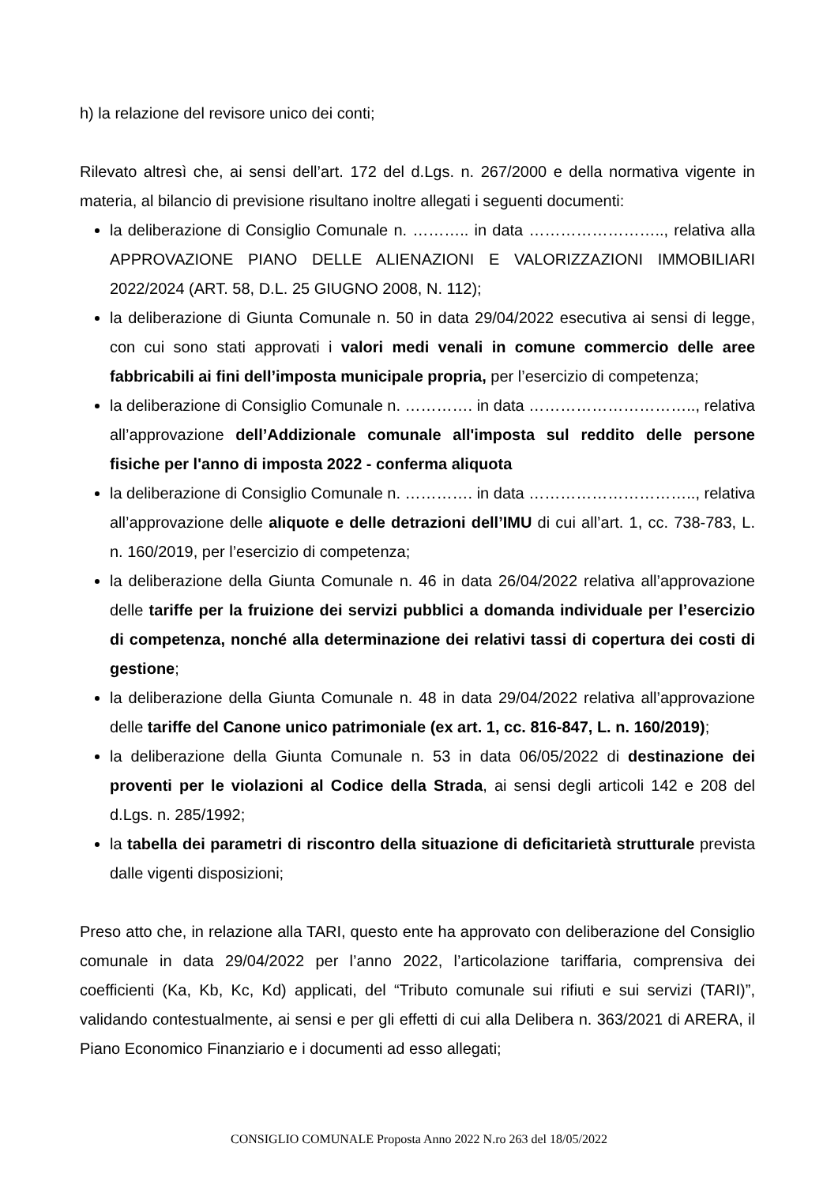h) la relazione del revisore unico dei conti;
Rilevato altresì che, ai sensi dell’art. 172 del d.Lgs. n. 267/2000 e della normativa vigente in materia, al bilancio di previsione risultano inoltre allegati i seguenti documenti:
la deliberazione di Consiglio Comunale n. ……….. in data …………………….., relativa alla APPROVAZIONE PIANO DELLE ALIENAZIONI E VALORIZZAZIONI IMMOBILIARI 2022/2024 (ART. 58, D.L. 25 GIUGNO 2008, N. 112);
la deliberazione di Giunta Comunale n. 50 in data 29/04/2022 esecutiva ai sensi di legge, con cui sono stati approvati i valori medi venali in comune commercio delle aree fabbricabili ai fini dell’imposta municipale propria, per l’esercizio di competenza;
la deliberazione di Consiglio Comunale n. …………. in data ………………………….., relativa all’approvazione dell’Addizionale comunale all'imposta sul reddito delle persone fisiche per l'anno di imposta 2022 - conferma aliquota
la deliberazione di Consiglio Comunale n. …………. in data ………………………….., relativa all’approvazione delle aliquote e delle detrazioni dell’IMU di cui all’art. 1, cc. 738-783, L. n. 160/2019, per l’esercizio di competenza;
la deliberazione della Giunta Comunale n. 46 in data 26/04/2022 relativa all’approvazione delle tariffe per la fruizione dei servizi pubblici a domanda individuale per l’esercizio di competenza, nonché alla determinazione dei relativi tassi di copertura dei costi di gestione;
la deliberazione della Giunta Comunale n. 48 in data 29/04/2022 relativa all’approvazione delle tariffe del Canone unico patrimoniale (ex art. 1, cc. 816-847, L. n. 160/2019);
la deliberazione della Giunta Comunale n. 53 in data 06/05/2022 di destinazione dei proventi per le violazioni al Codice della Strada, ai sensi degli articoli 142 e 208 del d.Lgs. n. 285/1992;
la tabella dei parametri di riscontro della situazione di deficitarietà strutturale prevista dalle vigenti disposizioni;
Preso atto che, in relazione alla TARI, questo ente ha approvato con deliberazione del Consiglio comunale in data 29/04/2022 per l’anno 2022, l’articolazione tariffaria, comprensiva dei coefficienti (Ka, Kb, Kc, Kd) applicati, del “Tributo comunale sui rifiuti e sui servizi (TARI)”, validando contestualmente, ai sensi e per gli effetti di cui alla Delibera n. 363/2021 di ARERA, il Piano Economico Finanziario e i documenti ad esso allegati;
CONSIGLIO COMUNALE Proposta Anno 2022 N.ro 263 del 18/05/2022